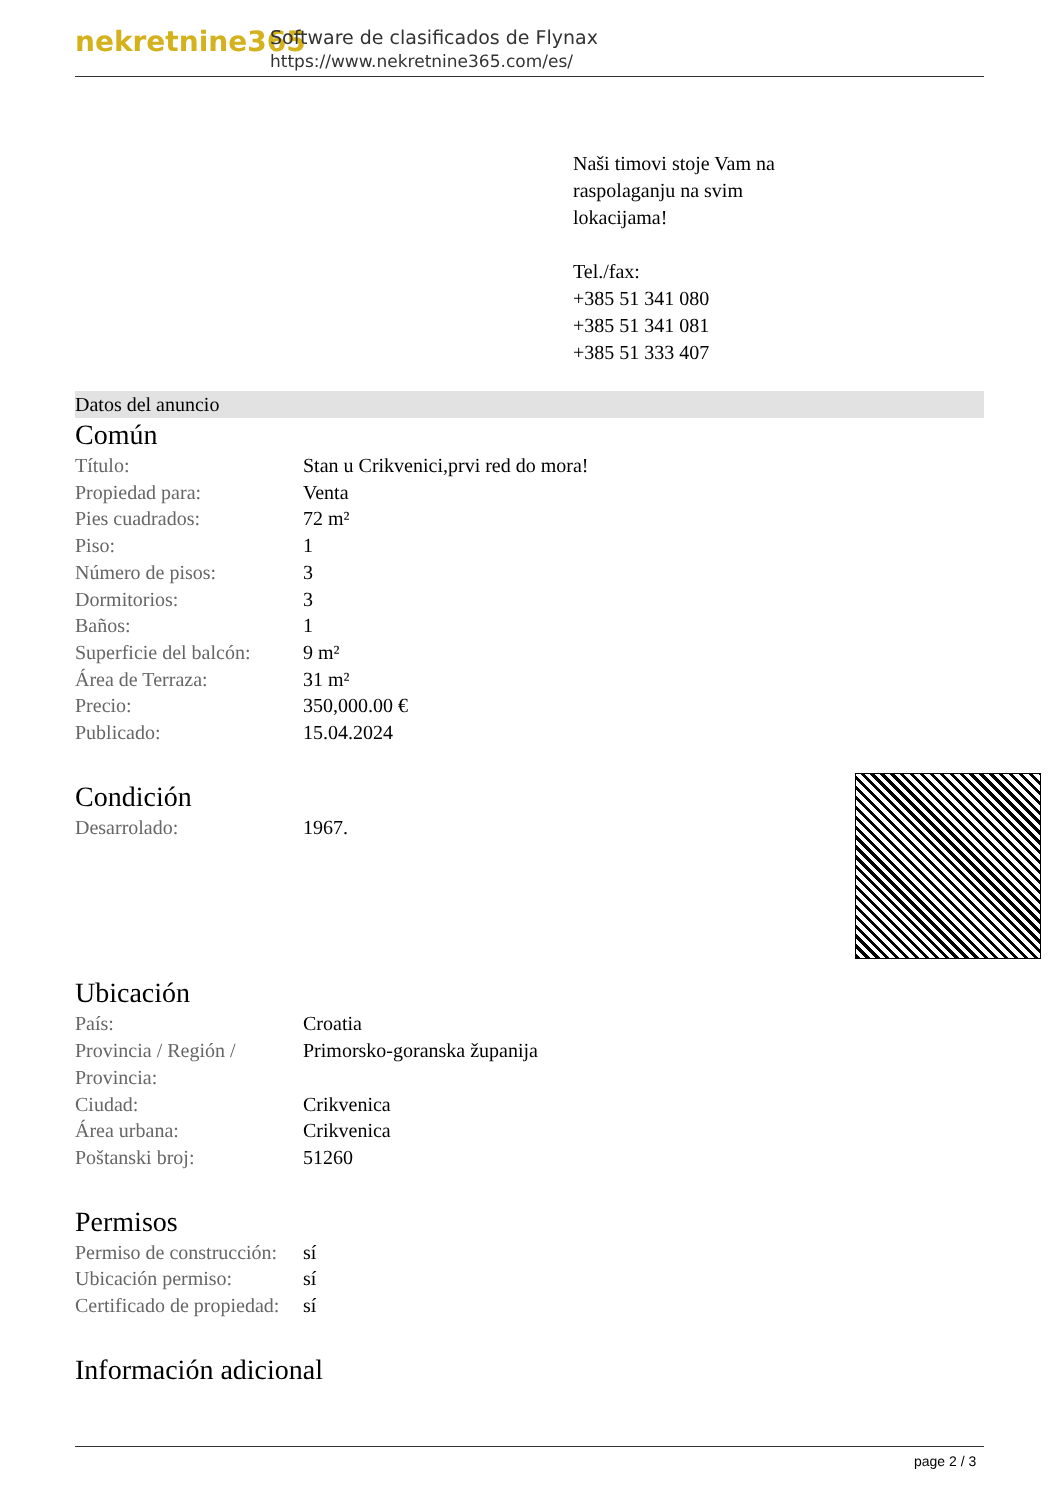nekretnine365
Software de clasificados de Flynax
https://www.nekretnine365.com/es/
Naši timovi stoje Vam na
raspolaganju na svim
lokacijama!
Tel./fax:
+385 51 341 080
+385 51 341 081
+385 51 333 407
Datos del anuncio
Común
| Título: | Stan u Crikvenici,prvi red do mora! |
| Propiedad para: | Venta |
| Pies cuadrados: | 72 m² |
| Piso: | 1 |
| Número de pisos: | 3 |
| Dormitorios: | 3 |
| Baños: | 1 |
| Superficie del balcón: | 9 m² |
| Área de Terraza: | 31 m² |
| Precio: | 350,000.00 € |
| Publicado: | 15.04.2024 |
Condición
| Desarrolado: | 1967. |
Ubicación
| País: | Croatia |
| Provincia / Región / Provincia: | Primorsko-goranska županija |
| Ciudad: | Crikvenica |
| Área urbana: | Crikvenica |
| Poštanski broj: | 51260 |
Permisos
| Permiso de construcción: | sí |
| Ubicación permiso: | sí |
| Certificado de propiedad: | sí |
Información adicional
page 2 / 3